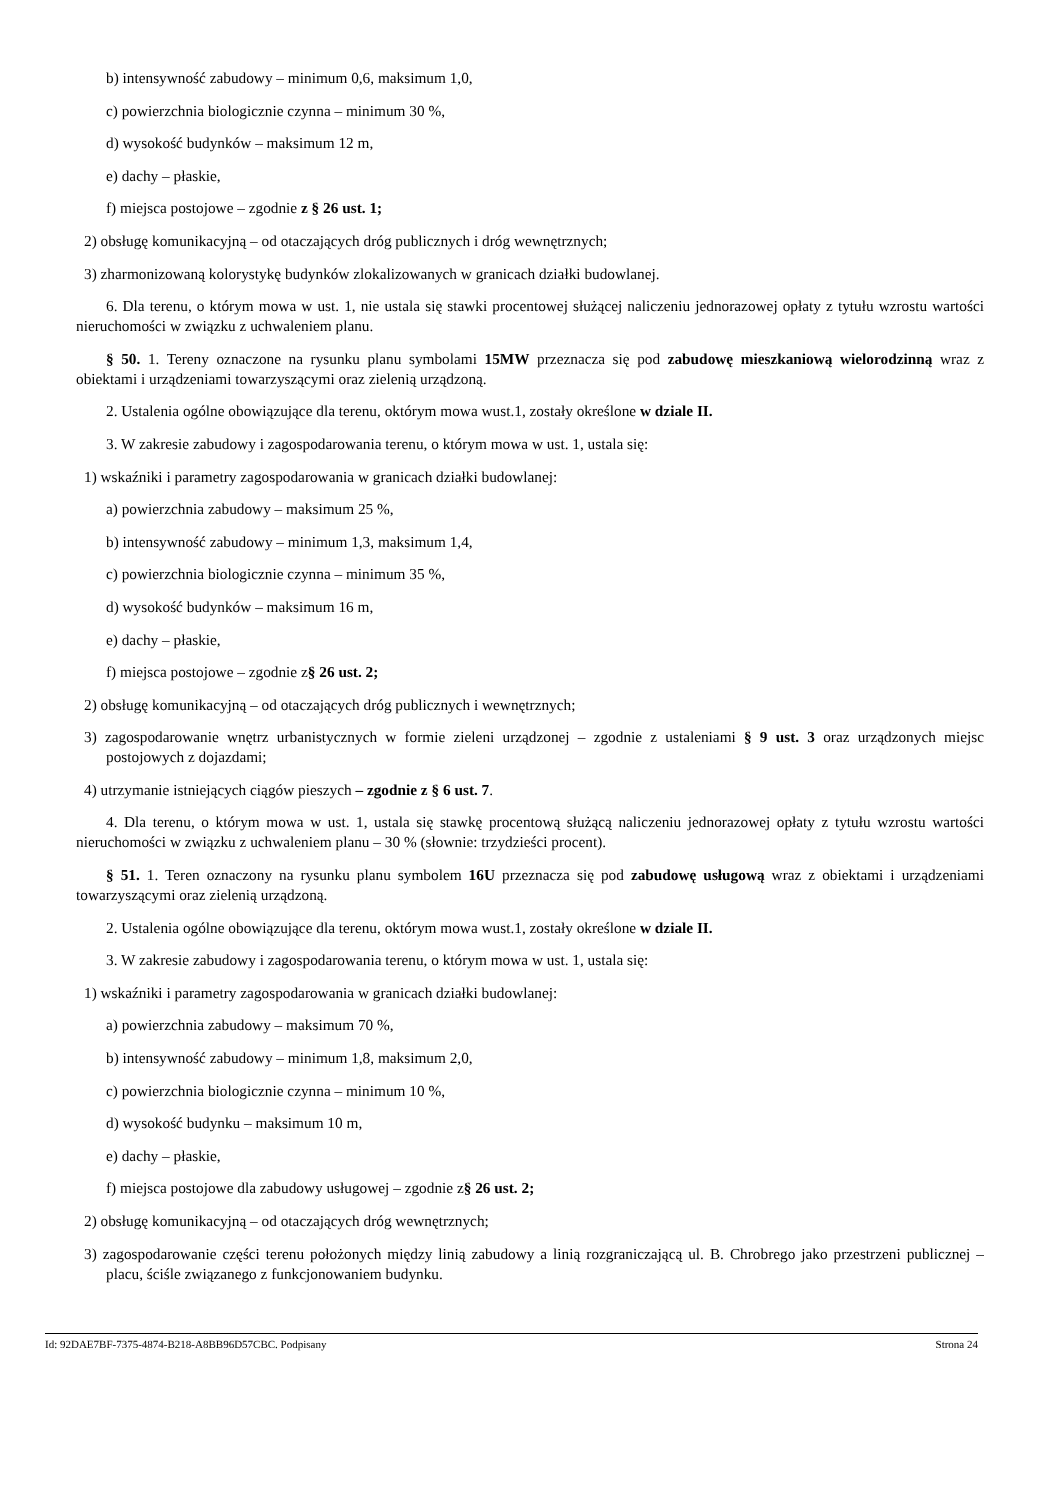b) intensywność zabudowy – minimum 0,6, maksimum 1,0,
c) powierzchnia biologicznie czynna – minimum 30 %,
d) wysokość budynków – maksimum 12 m,
e) dachy – płaskie,
f) miejsca postojowe – zgodnie z § 26 ust. 1;
2) obsługę komunikacyjną – od otaczających dróg publicznych i dróg wewnętrznych;
3) zharmonizowaną kolorystykę budynków zlokalizowanych w granicach działki budowlanej.
6. Dla terenu, o którym mowa w ust. 1, nie ustala się stawki procentowej służącej naliczeniu jednorazowej opłaty z tytułu wzrostu wartości nieruchomości w związku z uchwaleniem planu.
§ 50. 1. Tereny oznaczone na rysunku planu symbolami 15MW przeznacza się pod zabudowę mieszkaniową wielorodzinną wraz z obiektami i urządzeniami towarzyszącymi oraz zielenią urządzoną.
2. Ustalenia ogólne obowiązujące dla terenu, októrym mowa wust.1, zostały określone w dziale II.
3. W zakresie zabudowy i zagospodarowania terenu, o którym mowa w ust. 1, ustala się:
1) wskaźniki i parametry zagospodarowania w granicach działki budowlanej:
a) powierzchnia zabudowy – maksimum 25 %,
b) intensywność zabudowy – minimum 1,3, maksimum 1,4,
c) powierzchnia biologicznie czynna – minimum 35 %,
d) wysokość budynków – maksimum 16 m,
e) dachy – płaskie,
f) miejsca postojowe – zgodnie z§ 26 ust. 2;
2) obsługę komunikacyjną – od otaczających dróg publicznych i wewnętrznych;
3) zagospodarowanie wnętrz urbanistycznych w formie zieleni urządzonej – zgodnie z ustaleniami § 9 ust. 3 oraz urządzonych miejsc postojowych z dojazdami;
4) utrzymanie istniejących ciągów pieszych – zgodnie z § 6 ust. 7.
4. Dla terenu, o którym mowa w ust. 1, ustala się stawkę procentową służącą naliczeniu jednorazowej opłaty z tytułu wzrostu wartości nieruchomości w związku z uchwaleniem planu – 30 % (słownie: trzydzieści procent).
§ 51. 1. Teren oznaczony na rysunku planu symbolem 16U przeznacza się pod zabudowę usługową wraz z obiektami i urządzeniami towarzyszącymi oraz zielenią urządzoną.
2. Ustalenia ogólne obowiązujące dla terenu, októrym mowa wust.1, zostały określone w dziale II.
3. W zakresie zabudowy i zagospodarowania terenu, o którym mowa w ust. 1, ustala się:
1) wskaźniki i parametry zagospodarowania w granicach działki budowlanej:
a) powierzchnia zabudowy – maksimum 70 %,
b) intensywność zabudowy – minimum 1,8, maksimum 2,0,
c) powierzchnia biologicznie czynna – minimum 10 %,
d) wysokość budynku – maksimum 10 m,
e) dachy – płaskie,
f) miejsca postojowe dla zabudowy usługowej – zgodnie z§ 26 ust. 2;
2) obsługę komunikacyjną – od otaczających dróg wewnętrznych;
3) zagospodarowanie części terenu położonych między linią zabudowy a linią rozgraniczającą ul. B. Chrobrego jako przestrzeni publicznej – placu, ściśle związanego z funkcjonowaniem budynku.
Id: 92DAE7BF-7375-4874-B218-A8BB96D57CBC. Podpisany Strona 24